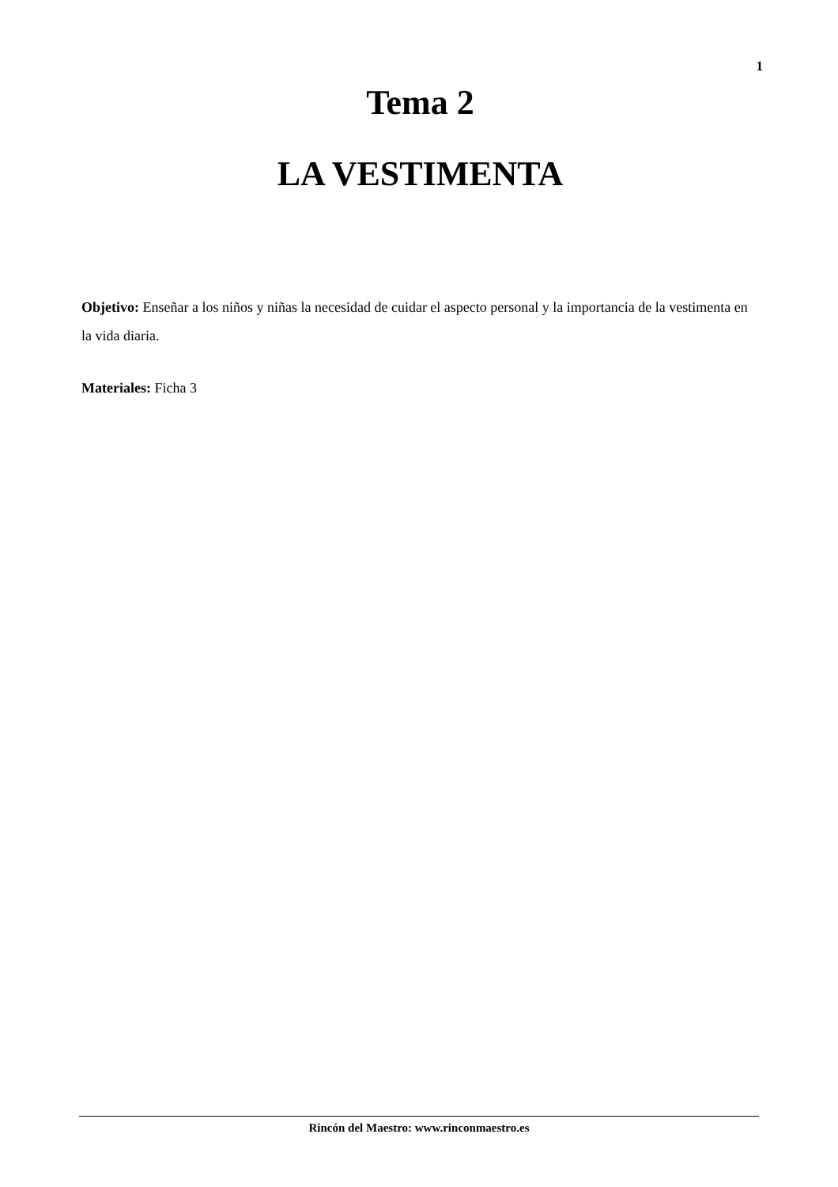1
Tema 2
LA VESTIMENTA
Objetivo: Enseñar a los niños y niñas la necesidad de cuidar el aspecto personal y la importancia de la vestimenta en la vida diaria.
Materiales: Ficha 3
Rincón del Maestro: www.rinconmaestro.es